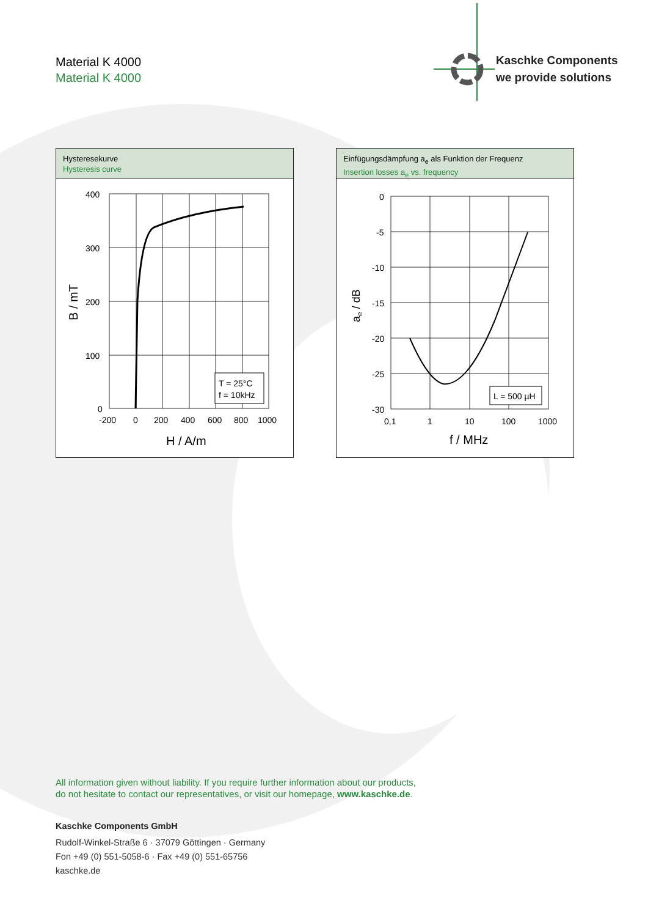Material K 4000
Material K 4000
Kaschke Components
we provide solutions
Hysteresekurve
Hysteresis curve
T = 25°C
f = 10kHz
400
300
200
100
0
-200
0
200
400
600
800
1000
H / A/m
B / mT
Einfügungsdämpfung a<sub>e</sub> als Funktion der Frequenz
Insertion losses a<sub>e</sub> vs. frequency
L = 500 µH
0
-5
-10
-15
-20
-25
-30
0,1
1
10
100
1000
f / MHz
ae / dB
All information given without liability. If you require further information about our products,
do not hesitate to contact our representatives, or visit our homepage, www.kaschke.de.
Kaschke Components GmbH
Rudolf-Winkel-Straße 6 · 37079 Göttingen · Germany
Fon +49 (0) 551-5058-6 · Fax +49 (0) 551-65756
kaschke.de